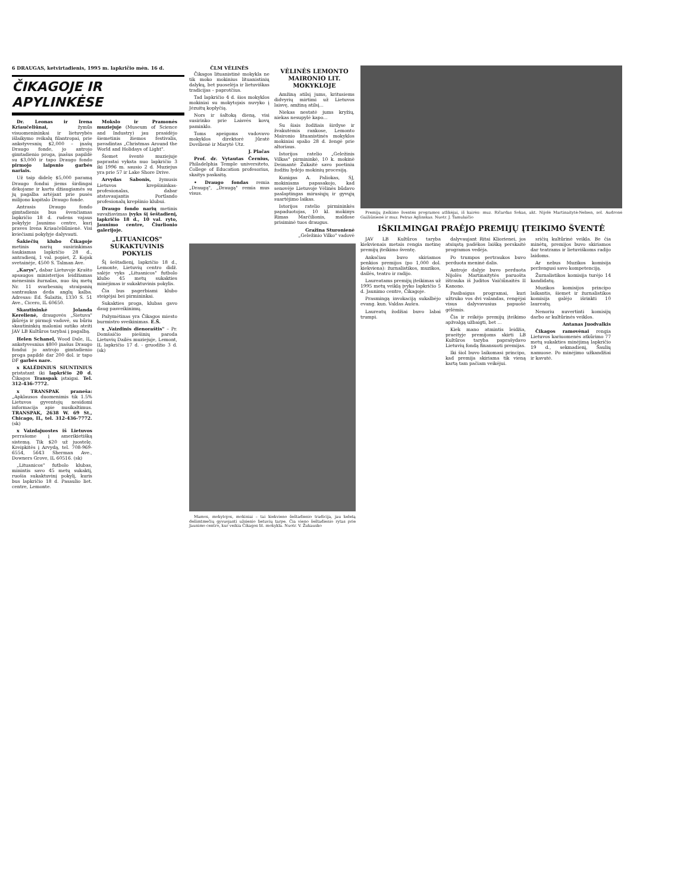6 DRAUGAS, ketvirtadienis, 1995 m. lapkričio mėn. 16 d.
ČIKAGOJE IR APYLINKĖSE
Dr. Leonas ir Irena Kriaučeliūnai, žymūs visuomenininkai ir lietuvybės išlaikymo reikalų filantropai, prie ankstyvesnių $2,000 – įnašų Draugo fonde, jo antrojo gimtadienio proga, įnašus papildė su $3,000 ir tapo Draugo fondo pirmojo laipsnio garbės nariais.
Už taip didelę $5,000 paramą Draugo fondui jiems širdingai dėkojame ir kartu džiaugiamės su jų pagalba artėjant prie pusės milijono kapitalo Draugo fonde.
Antrasis Draugo fondo gimtadienis bus švenčiamas lapkričio 18 d. rudens vajaus pokylyje Jaunimo centre, kurį praves Irena Kriaučeliūnienė. Visi kviečiami pokylyje dalyvauti.
Šakiečių klubo Čikagoje metinis narių susirinkimas šaukiamas lapkričio 28 d., antradienį, 1 val. popiet, Z. Kojak svetainėje, 4500 S. Talman Ave.
„Karys", dabar Lietuvoje Krašto apsaugos ministerijos leidžiamas mėnesinis žurnalas, nuo šių metų Nr. 11 svarbesnių straipsnių santraukas deda anglų kalba. Adresas: Ed. Šulaitis, 1330 S. 51 Ave., Cicero, IL 60650.
Skautininkė Jolanda Kerelienė, draugovės „Sietuva" įkūrėja ir pirmoji vadovė, su būriu skautininkių maloniai sutiko ateiti JAV LB Kultūros tarybai į pagalbą.
Helen Schanel, Wood Dale, IL, ankstyvesnius $800 įnašus Draugo fondui jo antrojo gimtadienio proga papildė dar 200 dol. ir tapo DF garbės nare.
x KALĖDINIUS SIUNTINIUS pristatant iki lapkričio 20 d. Čikagos Transpak įstaigai. Tel. 312-436-7772.
x TRANSPAK praneša: „Apklausos duomenimis tik 1.5% Lietuvos gyventojų nesidomi informacija apie nusikaltimus. TRANSPAK, 2638 W. 69 St., Chicago, IL, tel. 312-436-7772. (sk)
x Vaizdajuostes iš Lietuvos perrašome į amerikietišką sistemą. Tik $20 už juostelę. Kreipkitės į Arvydą, tel. 708-969-6554, 5643 Sherman Ave., Downers Grove, IL 60516. (sk)
„Lituanicos" futbolo klubas, minintis savo 45 metų sukaktį, ruošia sukaktuvinį pokylį, kuris bus lapkričio 18 d. Pasaulio liet. centre, Lemonte.
Mokslo ir Pramonės muziejuje (Museum of Science and Industry) jau prasidėjo šiemetinis žiemos festivalis, pavadintas „Christmas Around the World and Holidays of Light".
Šiemet šventė muziejuje paprastai vyksta nuo lapkričio 3 iki 1996 m. sausio 2 d. Muziejus yra prie 57 ir Lake Shore Drive.
Arvydas Sabonis, žymusis Lietuvos krepšininkas-profesionalas, dabar atstovaujantis Portlando profesionalų krepšinio klubui.
Draugo fondo narių metinis suvažiavimas įvyks šį šeštadienį, lapkričio 18 d., 10 val. ryto, Jaunimo centre, Čiurlionio galerijoje.
„LITUANICOS" SUKAKTUVINIS POKYLIS
Šį šeštadienį, lapkričio 18 d., Lemonte, Lietuvių centro didž. salėje vyks „Lituanicos" futbolo klubo 45 metų sukakties minėjimas ir sukaktuvinis pokylis.
Čia bus pagerbiami klubo steigėjai bei pirmininkai.
Sukakties proga, klubas gavo daug pasveikinimų.
Pažymėtinas yra Čikagos miesto burmistro sveikinimas. E.Š.
x „Vaizdinis dienoraštis" – Pr. Domšaičio piešinių paroda Lietuvių Dailės muziejuje, Lemont, IL lapkričio 17 d. - gruodžio 3 d. (sk)
ČLM VĖLINĖS
Čikagos lituanistinė mokykla ne tik moko mokinius lituanistinių dalykų, bet puoselėja ir lietuviškas tradicijas – paprotčius.
Tad lapkričio 4 d. šios mokyklos mokiniai su mokytojais nuvyko į Jėzuitų koplyčią.
Nors ir šaltoką dieną, visi susirinko prie Laisvės kovų paminklo.
Toms apeigoms vadovavo mokyklos direktorė Jūratė Dovilienė ir Marytė Utz.
J. Plačas
Prof. dr. Vytautas Černius, Philadelphia Temple universiteto, College of Education profesorius, skaitys paskaitą.
• Draugo fondas remia „Draugą", „Draugą" remia mus visus.
VĖLINĖS LEMONTO MAIRONIO LIT. MOKYKLOJE
Amžiną atilsį jums, kritusiems didvyrių mirtimi už Lietuvos laisvę, amžiną atilsį...
Niekas nestatė jums kryžių, niekas nesupylė kapo...
Su šiais žodžiais širdyse ir žvakutėmis rankose, Lemonto Maironio lituanistinės mokyklos mokiniai spalio 28 d. žengė prie altoriaus.
Istorijos ratelio „Geležinis Vilkas" pirmininkė, 10 k. mokinė Deimantė Žukaitė savo poetiniu žodžiu lydėjo mokinių procesiją.
Kunigas A. Paliokas, SJ, mokiniams papasakojo, kad senovėje Lietuvoje Vėlinės būdavo paslaptingas mirusiųjų ir gyvųjų suartėjimo laikas.
Istorijos ratelio pirmininkės papaduotojas, 10 kl. mokinys Rimas Marčilionis, maldose prisiminė tuos draugus.
Gražina Sturonienė
„Geležinio Vilko" vadovė
Mamos, mokytojos, mokiniai – tai kiekvieno šeštadienio tradicija, jau keletą dešimtmečių gyvuojanti užsienio lietuvių tarpe. Čia vieno šeštadienio rytas prie Jaunimo centro, kur veikia Čikagos lit. mokykla. Nuotr. V. Žukausko
Premijų įteikimo šventės programos atlikėjai, iš kairės: muz. Ričardas Sokas, akt. Nijolė Martinaitytė-Nelsen, sol. Audronė Gaižiūnienė ir muz. Petras Aglinskas. Nuotr. J. Tamulaičio
IŠKILMINGAI PRAĖJO PREMIJŲ ĮTEIKIMO ŠVENTĖ
JAV LB Kultūros taryba kiekvienais metais rengia metinę premijų įteikimo šventę.
Anksčiau buvo skiriamos penkios premijos (po 1,000 dol. kiekviena): žurnalistikos, muzikos, dailės, teatro ir radijo.
Laureatams premijų įteikimas už 1995 metų veiklą įvyko lapkričio 5 d. Jaunimo centre, Čikagoje.
Prasmingą invokaciją sukalbėjo evang. kun. Valdas Aušra.
Laureatų žodžiai buvo labai trumpi.
dalyvaujant Ritai Kliorienei, jos atsiųstą padėkos laišką perskaitė programos vedėja.
Po trumpos pertraukos buvo perduota meninė dalis.
Antroje dalyje buvo perduota Nijolės Martinaitytės paruošta ištrauka iš Juditos Vaičiūnaitės II Kanono.
Pasibaigus programai, kuri užtruko vos dvi valandas, rengėjai visus dalyvavusius papuošė gėlėmis.
Čia ir reikėjo premijų įteikimo apžvalgą užbaigti, bet ...
Kiek mano atmintis leidžia, praeityje premijoms skirti LB Kultūros taryba paprašydavo Lietuvių fondą finansuoti premijas.
Iki šiol buvo laikomasi principo, kad premija skiriama tik vieną kartą tam pačiam veikėjui.
sričių kultūrinė veikla. Be čia minėtų, premijos buvo skiriamos dar teatrams ir lietuviškoms radijo laidoms.
Ar nebus Muzikos komisija peržengusi savo kompetenciją.
Žurnalistikos komisija turėjo 14 kandidatų.
Muzikos komisijos principo laikantis, šiemet ir žurnalistikos komisija galėjo išrinkti 10 laureatų.
Nenoriu nuvertinti komisijų darbo ar kultūrinės veiklos.
Antanas Juodvalkis
Čikagos ramovėnai rengia Lietuvos kariuomenės atkūrimo 77 metų sukakties minėjimą lapkričio 19 d., sekmadienį, Šaulių namuose. Po minėjimo užkandžiai ir kavutė.